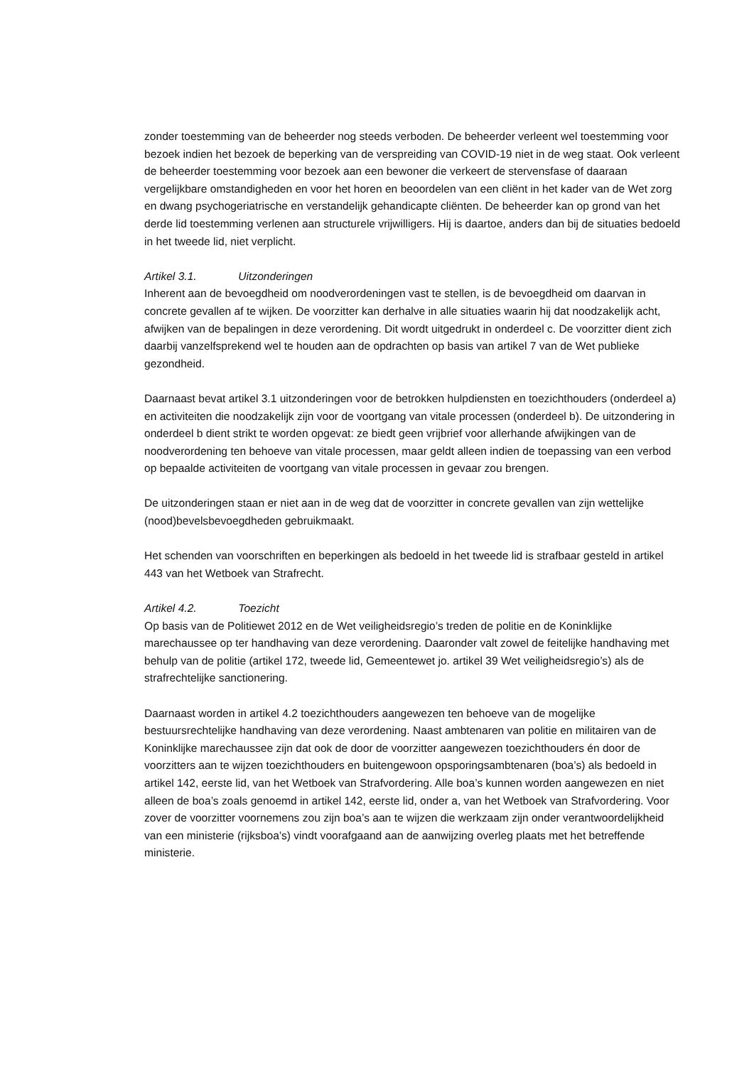zonder toestemming van de beheerder nog steeds verboden. De beheerder verleent wel toestemming voor bezoek indien het bezoek de beperking van de verspreiding van COVID-19 niet in de weg staat. Ook verleent de beheerder toestemming voor bezoek aan een bewoner die verkeert de stervensfase of daaraan vergelijkbare omstandigheden en voor het horen en beoordelen van een cliënt in het kader van de Wet zorg en dwang psychogeriatrische en verstandelijk gehandicapte cliënten. De beheerder kan op grond van het derde lid toestemming verlenen aan structurele vrijwilligers. Hij is daartoe, anders dan bij de situaties bedoeld in het tweede lid, niet verplicht.
Artikel 3.1. Uitzonderingen
Inherent aan de bevoegdheid om noodverordeningen vast te stellen, is de bevoegdheid om daarvan in concrete gevallen af te wijken. De voorzitter kan derhalve in alle situaties waarin hij dat noodzakelijk acht, afwijken van de bepalingen in deze verordening. Dit wordt uitgedrukt in onderdeel c. De voorzitter dient zich daarbij vanzelfsprekend wel te houden aan de opdrachten op basis van artikel 7 van de Wet publieke gezondheid.
Daarnaast bevat artikel 3.1 uitzonderingen voor de betrokken hulpdiensten en toezichthouders (onderdeel a) en activiteiten die noodzakelijk zijn voor de voortgang van vitale processen (onderdeel b). De uitzondering in onderdeel b dient strikt te worden opgevat: ze biedt geen vrijbrief voor allerhande afwijkingen van de noodverordening ten behoeve van vitale processen, maar geldt alleen indien de toepassing van een verbod op bepaalde activiteiten de voortgang van vitale processen in gevaar zou brengen.
De uitzonderingen staan er niet aan in de weg dat de voorzitter in concrete gevallen van zijn wettelijke (nood)bevelsbevoegdheden gebruikmaakt.
Het schenden van voorschriften en beperkingen als bedoeld in het tweede lid is strafbaar gesteld in artikel 443 van het Wetboek van Strafrecht.
Artikel 4.2. Toezicht
Op basis van de Politiewet 2012 en de Wet veiligheidsregio’s treden de politie en de Koninklijke marechaussee op ter handhaving van deze verordening. Daaronder valt zowel de feitelijke handhaving met behulp van de politie (artikel 172, tweede lid, Gemeentewet jo. artikel 39 Wet veiligheidsregio’s) als de strafrechtelijke sanctionering.
Daarnaast worden in artikel 4.2 toezichthouders aangewezen ten behoeve van de mogelijke bestuursrechtelijke handhaving van deze verordening. Naast ambtenaren van politie en militairen van de Koninklijke marechaussee zijn dat ook de door de voorzitter aangewezen toezichthouders én door de voorzitters aan te wijzen toezichthouders en buitengewoon opsporingsambtenaren (boa’s) als bedoeld in artikel 142, eerste lid, van het Wetboek van Strafvordering. Alle boa’s kunnen worden aangewezen en niet alleen de boa’s zoals genoemd in artikel 142, eerste lid, onder a, van het Wetboek van Strafvordering. Voor zover de voorzitter voornemens zou zijn boa’s aan te wijzen die werkzaam zijn onder verantwoordelijkheid van een ministerie (rijksboa’s) vindt voorafgaand aan de aanwijzing overleg plaats met het betreffende ministerie.